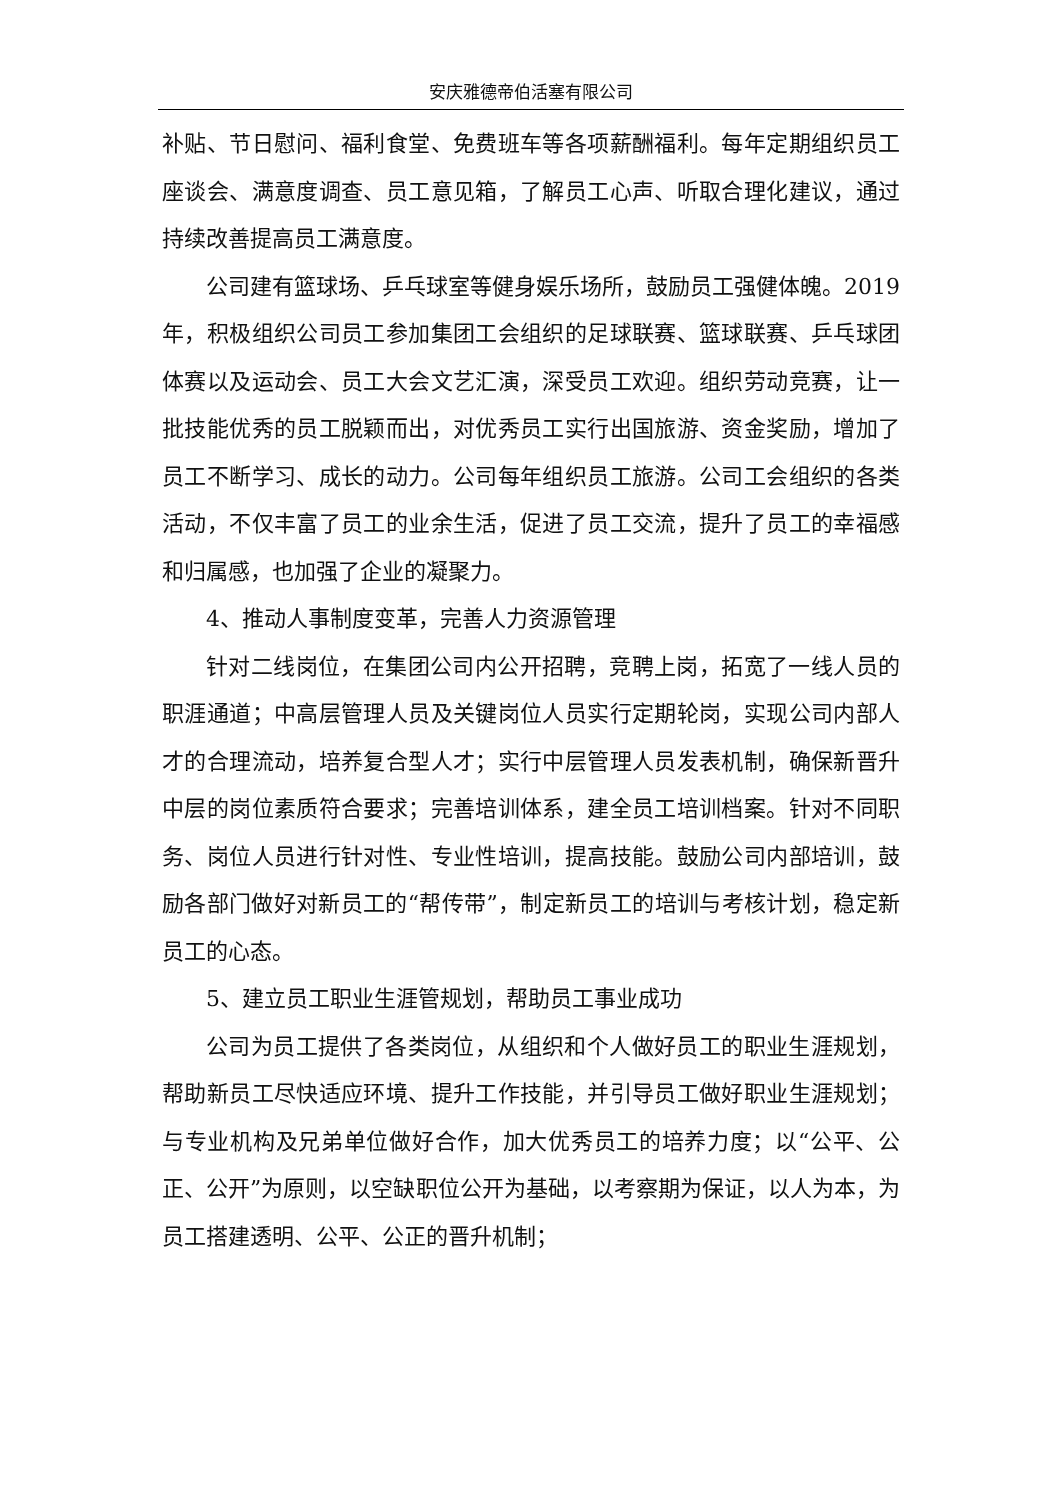安庆雅德帝伯活塞有限公司
补贴、节日慰问、福利食堂、免费班车等各项薪酬福利。每年定期组织员工座谈会、满意度调查、员工意见箱，了解员工心声、听取合理化建议，通过持续改善提高员工满意度。
公司建有篮球场、乒乓球室等健身娱乐场所，鼓励员工强健体魄。2019 年，积极组织公司员工参加集团工会组织的足球联赛、篮球联赛、乒乓球团体赛以及运动会、员工大会文艺汇演，深受员工欢迎。组织劳动竞赛，让一批技能优秀的员工脱颖而出，对优秀员工实行出国旅游、资金奖励，增加了员工不断学习、成长的动力。公司每年组织员工旅游。公司工会组织的各类活动，不仅丰富了员工的业余生活，促进了员工交流，提升了员工的幸福感和归属感，也加强了企业的凝聚力。
4、推动人事制度变革，完善人力资源管理
针对二线岗位，在集团公司内公开招聘，竞聘上岗，拓宽了一线人员的职涯通道；中高层管理人员及关键岗位人员实行定期轮岗，实现公司内部人才的合理流动，培养复合型人才；实行中层管理人员发表机制，确保新晋升中层的岗位素质符合要求；完善培训体系，建全员工培训档案。针对不同职务、岗位人员进行针对性、专业性培训，提高技能。鼓励公司内部培训，鼓励各部门做好对新员工的“帮传带”，制定新员工的培训与考核计划，稳定新员工的心态。
5、建立员工职业生涯管规划，帮助员工事业成功
公司为员工提供了各类岗位，从组织和个人做好员工的职业生涯规划，帮助新员工尽快适应环境、提升工作技能，并引导员工做好职业生涯规划；与专业机构及兄弟单位做好合作，加大优秀员工的培养力度；以“公平、公正、公开”为原则，以空缺职位公开为基础，以考察期为保证，以人为本，为员工搭建透明、公平、公正的晋升机制；